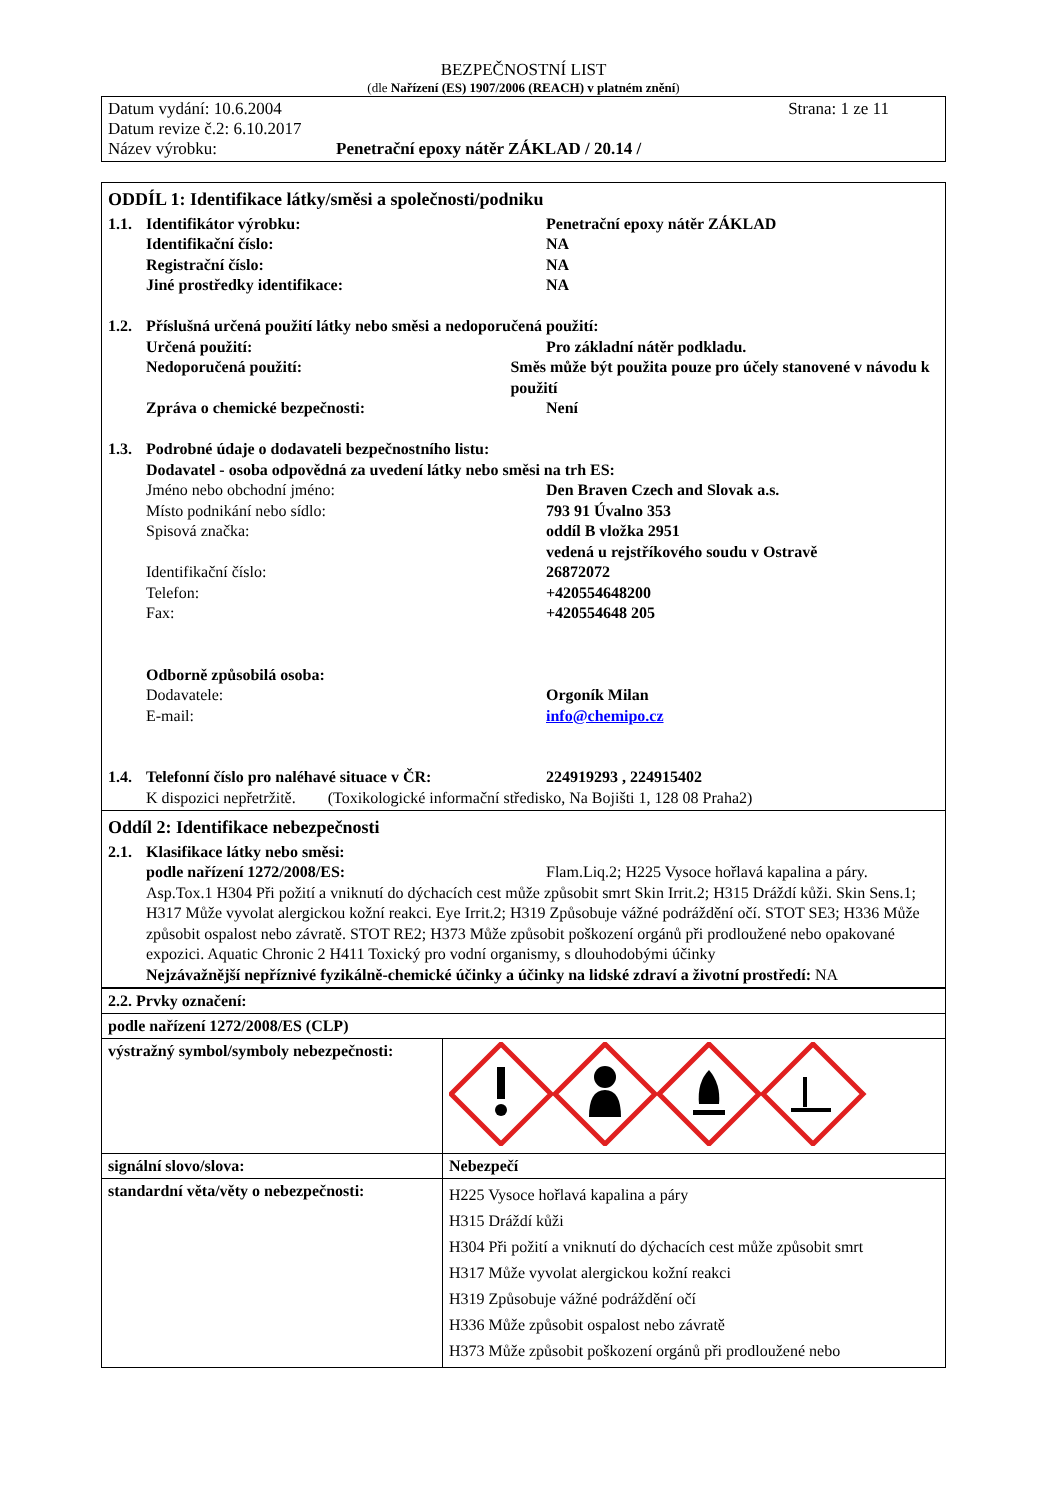BEZPEČNOSTNÍ LIST
(dle Nařízení (ES) 1907/2006 (REACH) v platném znění)
Datum vydání: 10.6.2004 Strana: 1 ze 11
Datum revize č.2: 6.10.2017
Název výrobku: Penetrační epoxy nátěr ZÁKLAD / 20.14 /
ODDÍL 1: Identifikace látky/směsi a společnosti/podniku
1.1. Identifikátor výrobku: Penetrační epoxy nátěr ZÁKLAD
Identifikační číslo: NA
Registrační číslo: NA
Jiné prostředky identifikace: NA
1.2. Příslušná určená použití látky nebo směsi a nedoporučená použití:
Určená použití: Pro základní nátěr podkladu.
Nedoporučená použití: Směs může být použita pouze pro účely stanovené v návodu k použití
Zpráva o chemické bezpečnosti: Není
1.3. Podrobné údaje o dodavateli bezpečnostního listu:
Dodavatel - osoba odpovědná za uvedení látky nebo směsi na trh ES:
Jméno nebo obchodní jméno: Den Braven Czech and Slovak a.s.
Místo podnikání nebo sídlo: 793 91 Úvalno 353
Spisová značka: oddíl B vložka 2951
vedená u rejstříkového soudu v Ostravě
Identifikační číslo: 26872072
Telefon: +420554648200
Fax: +420554648 205
Odborně způsobilá osoba:
Dodavatele: Orgoník Milan
E-mail: info@chemipo.cz
1.4. Telefonní číslo pro naléhavé situace v ČR: 224919293 , 224915402
K dispozici nepřetržitě. (Toxikologické informační středisko, Na Bojišti 1, 128 08 Praha2)
Oddíl 2: Identifikace nebezpečnosti
2.1. Klasifikace látky nebo směsi:
podle nařízení 1272/2008/ES: Flam.Liq.2; H225 Vysoce hořlavá kapalina a páry.
Asp.Tox.1 H304 Při požití a vniknutí do dýchacích cest může způsobit smrt Skin Irrit.2; H315 Dráždí kůži. Skin Sens.1; H317 Může vyvolat alergickou kožní reakci. Eye Irrit.2; H319 Způsobuje vážné podráždění očí. STOT SE3; H336 Může způsobit ospalost nebo závratě. STOT RE2; H373 Může způsobit poškození orgánů při prodloužené nebo opakované expozici. Aquatic Chronic 2 H411 Toxický pro vodní organismy, s dlouhodobými účinky
Nejzávažnější nepříznivé fyzikálně-chemické účinky a účinky na lidské zdraví a životní prostředí: NA
| 2.2. Prvky označení: | |
| podle nařízení 1272/2008/ES (CLP) | |
| výstražný symbol/symboly nebezpečnosti: | |
| signální slovo/slova: | Nebezpečí |
| standardní věta/věty o nebezpečnosti: | H225 Vysoce hořlavá kapalina a páry H315 Dráždí kůži H304 Při požití a vniknutí do dýchacích cest může způsobit smrt H317 Může vyvolat alergickou kožní reakci H319 Způsobuje vážné podráždění očí H336 Může způsobit ospalost nebo závratě H373 Může způsobit poškození orgánů při prodloužené nebo |